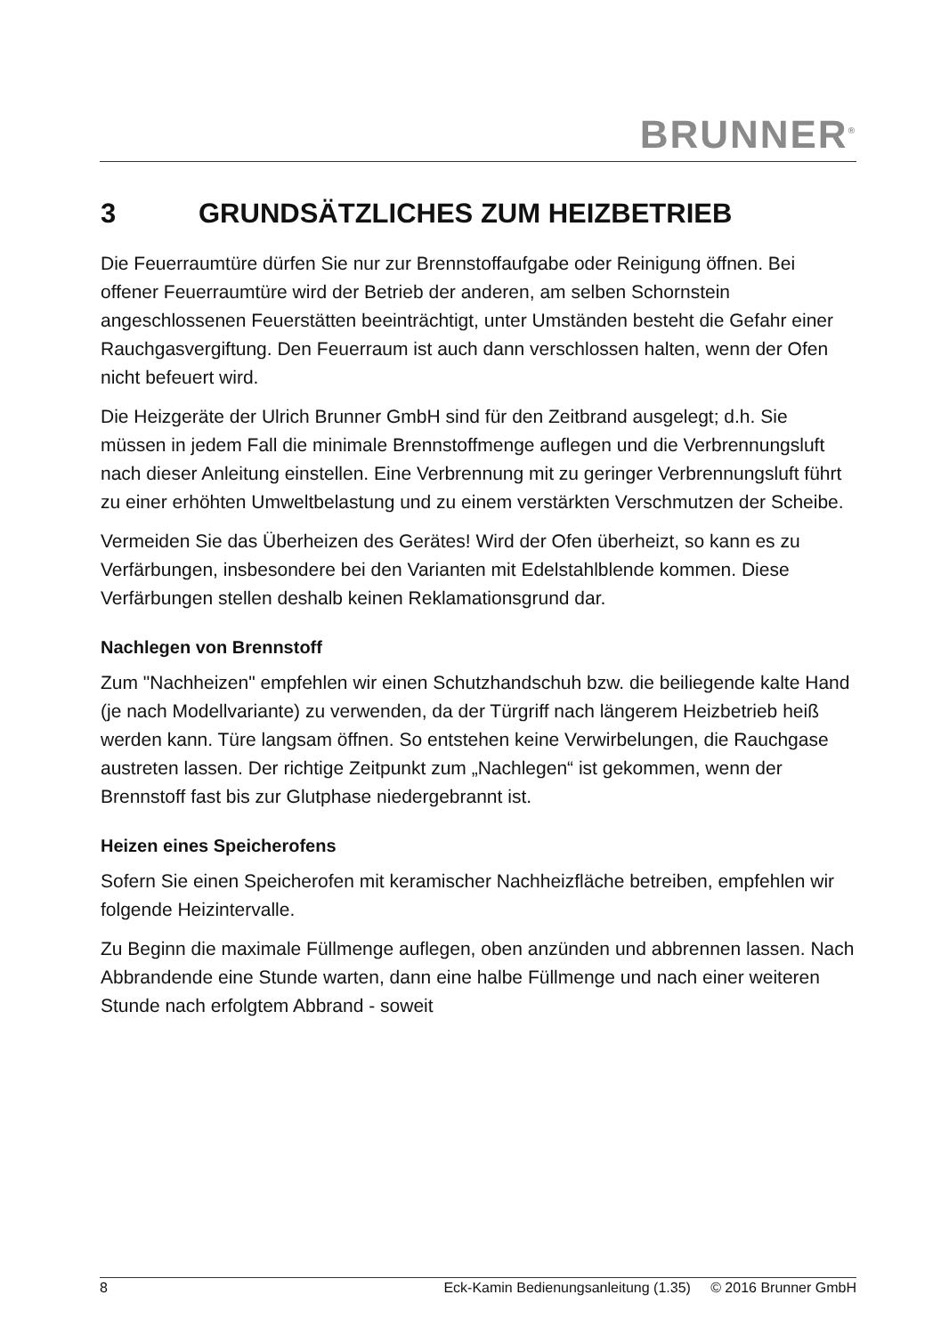BRUNNER<sup>®</sup>
3 GRUNDSÄTZLICHES ZUM HEIZBETRIEB
Die Feuerraumtüre dürfen Sie nur zur Brennstoffaufgabe oder Reinigung öffnen. Bei offener Feuerraumtüre wird der Betrieb der anderen, am selben Schornstein angeschlossenen Feuerstätten beeinträchtigt, unter Umständen besteht die Gefahr einer Rauchgasvergiftung. Den Feuerraum ist auch dann verschlossen halten, wenn der Ofen nicht befeuert wird.
Die Heizgeräte der Ulrich Brunner GmbH sind für den Zeitbrand ausgelegt; d.h. Sie müssen in jedem Fall die minimale Brennstoffmenge auflegen und die Verbrennungsluft nach dieser Anleitung einstellen. Eine Verbrennung mit zu geringer Verbrennungsluft führt zu einer erhöhten Umweltbelastung und zu einem verstärkten Verschmutzen der Scheibe.
Vermeiden Sie das Überheizen des Gerätes! Wird der Ofen überheizt, so kann es zu Verfärbungen, insbesondere bei den Varianten mit Edelstahlblende kommen. Diese Verfärbungen stellen deshalb keinen Reklamationsgrund dar.
Nachlegen von Brennstoff
Zum "Nachheizen" empfehlen wir einen Schutzhandschuh bzw. die beiliegende kalte Hand (je nach Modellvariante) zu verwenden, da der Türgriff nach längerem Heizbetrieb heiß werden kann. Türe langsam öffnen. So entstehen keine Verwirbelungen, die Rauchgase austreten lassen. Der richtige Zeitpunkt zum „Nachlegen“ ist gekommen, wenn der Brennstoff fast bis zur Glutphase niedergebrannt ist.
Heizen eines Speicherofens
Sofern Sie einen Speicherofen mit keramischer Nachheizfläche betreiben, empfehlen wir folgende Heizintervalle.
Zu Beginn die maximale Füllmenge auflegen, oben anzünden und abbrennen lassen. Nach Abbrandende eine Stunde warten, dann eine halbe Füllmenge und nach einer weiteren Stunde nach erfolgtem Abbrand - soweit
8 Eck-Kamin Bedienungsanleitung (1.35) © 2016 Brunner GmbH